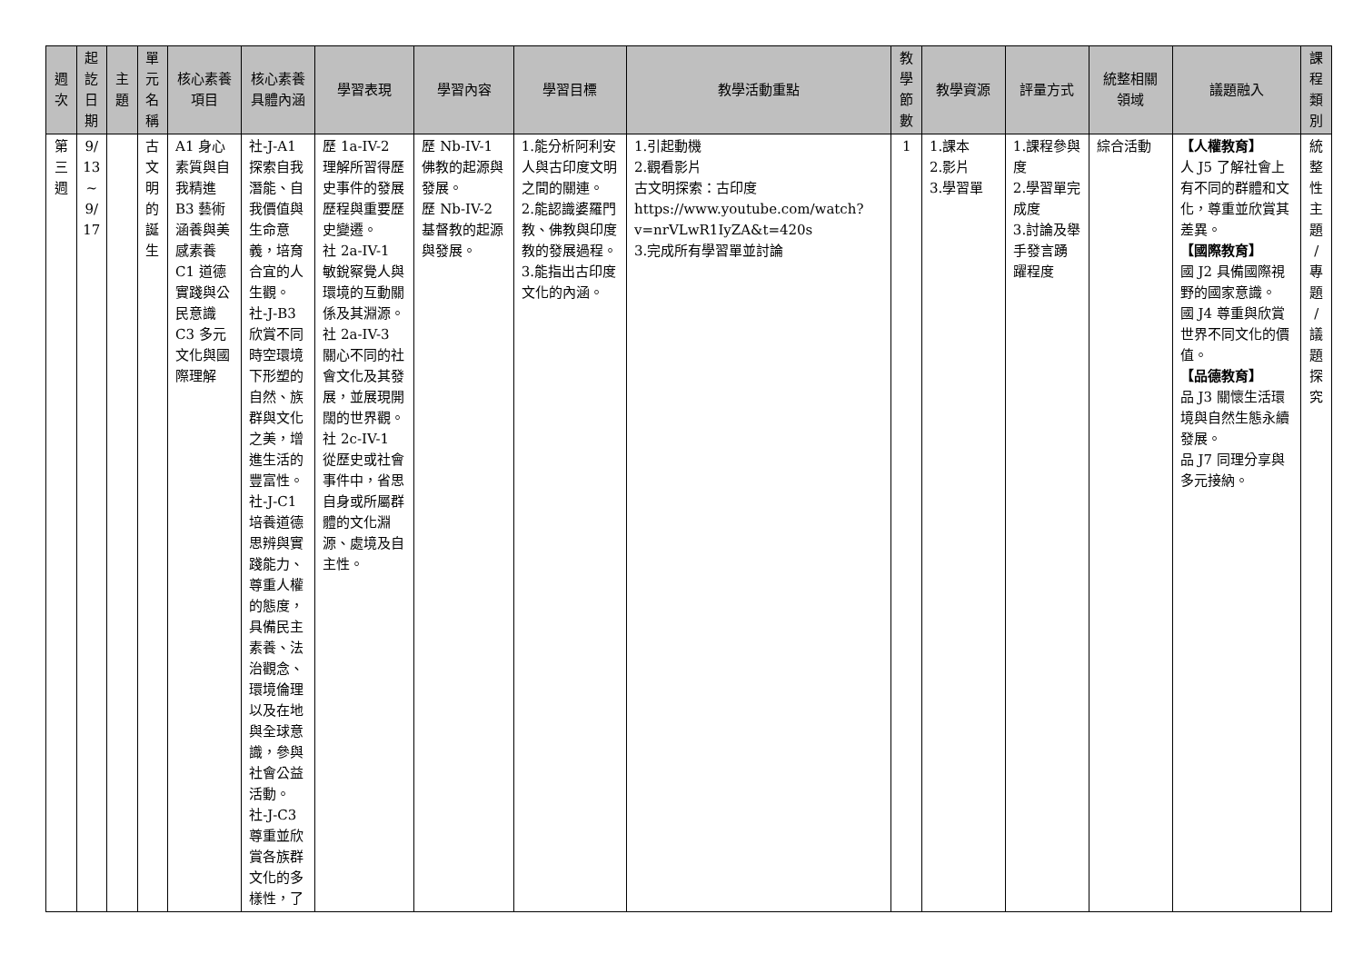| 週 次 | 起 訖 日 期 | 主 題 | 單 元 名 稱 | 核心素養 項目 | 核心素養 具體內涵 | 學習表現 | 學習內容 | 學習目標 | 教學活動重點 | 教 學 節 數 | 教學資源 | 評量方式 | 統整相關 領域 | 議題融入 | 課 程 類 別 |
| --- | --- | --- | --- | --- | --- | --- | --- | --- | --- | --- | --- | --- | --- | --- | --- |
| 第 三 週 | 9/ 13 ~ 9/ 17 | | 古 文 明 的 誕 生 | A1 身心素質與自我精進 B3 藝術涵養與美感素養 C1 道德實踐與公民意識 C3 多元文化與國際理解 | 社-J-A1 探索自我潛能、自我價值與生命意義，培育合宜的人生觀。 社-J-B3 欣賞不同時空環境下形塑的自然、族群與文化之美，增進生活的豐富性。 社-J-C1 培養道德思辨與實踐能力、尊重人權的態度，具備民主素養、法治觀念、環境倫理以及在地與全球意識，參與社會公益活動。 社-J-C3 尊重並欣賞各族群文化的多樣性，了 | 歷 1a-IV-2 理解所習得歷史事件的發展歷程與重要歷史變遷。 社 2a-IV-1 敏銳察覺人與環境的互動關係及其淵源。 社 2a-IV-3 關心不同的社會文化及其發展，並展現開闊的世界觀。 社 2c-IV-1 從歷史或社會事件中，省思自身或所屬群體的文化淵源、處境及自主性。 | 歷 Nb-IV-1 佛教的起源與發展。 歷 Nb-IV-2 基督教的起源與發展。 | 1.能分析阿利安人與古印度文明之間的關連。 2.能認識婆羅門教、佛教與印度教的發展過程。 3.能指出古印度文化的內涵。 | 1.引起動機 2.觀看影片 古文明探索：古印度 https://www.youtube.com/watch?v=nrVLwR1IyZA&t=420s 3.完成所有學習單並討論 | 1 | 1.課本 2.影片 3.學習單 | 1.課程參與度 2.學習單完成度 3.討論及舉手發言踴躍程度 | 綜合活動 | 【人權教育】 人 J5 了解社會上有不同的群體和文化，尊重並欣賞其差異。 【國際教育】 國 J2 具備國際視野的國家意識。 國 J4 尊重與欣賞世界不同文化的價值。 【品德教育】 品 J3 關懷生活環境與自然生態永續發展。 品 J7 同理分享與多元接納。 | 統 整 性 主 題 / 專 題 / 議 題 探 究 |